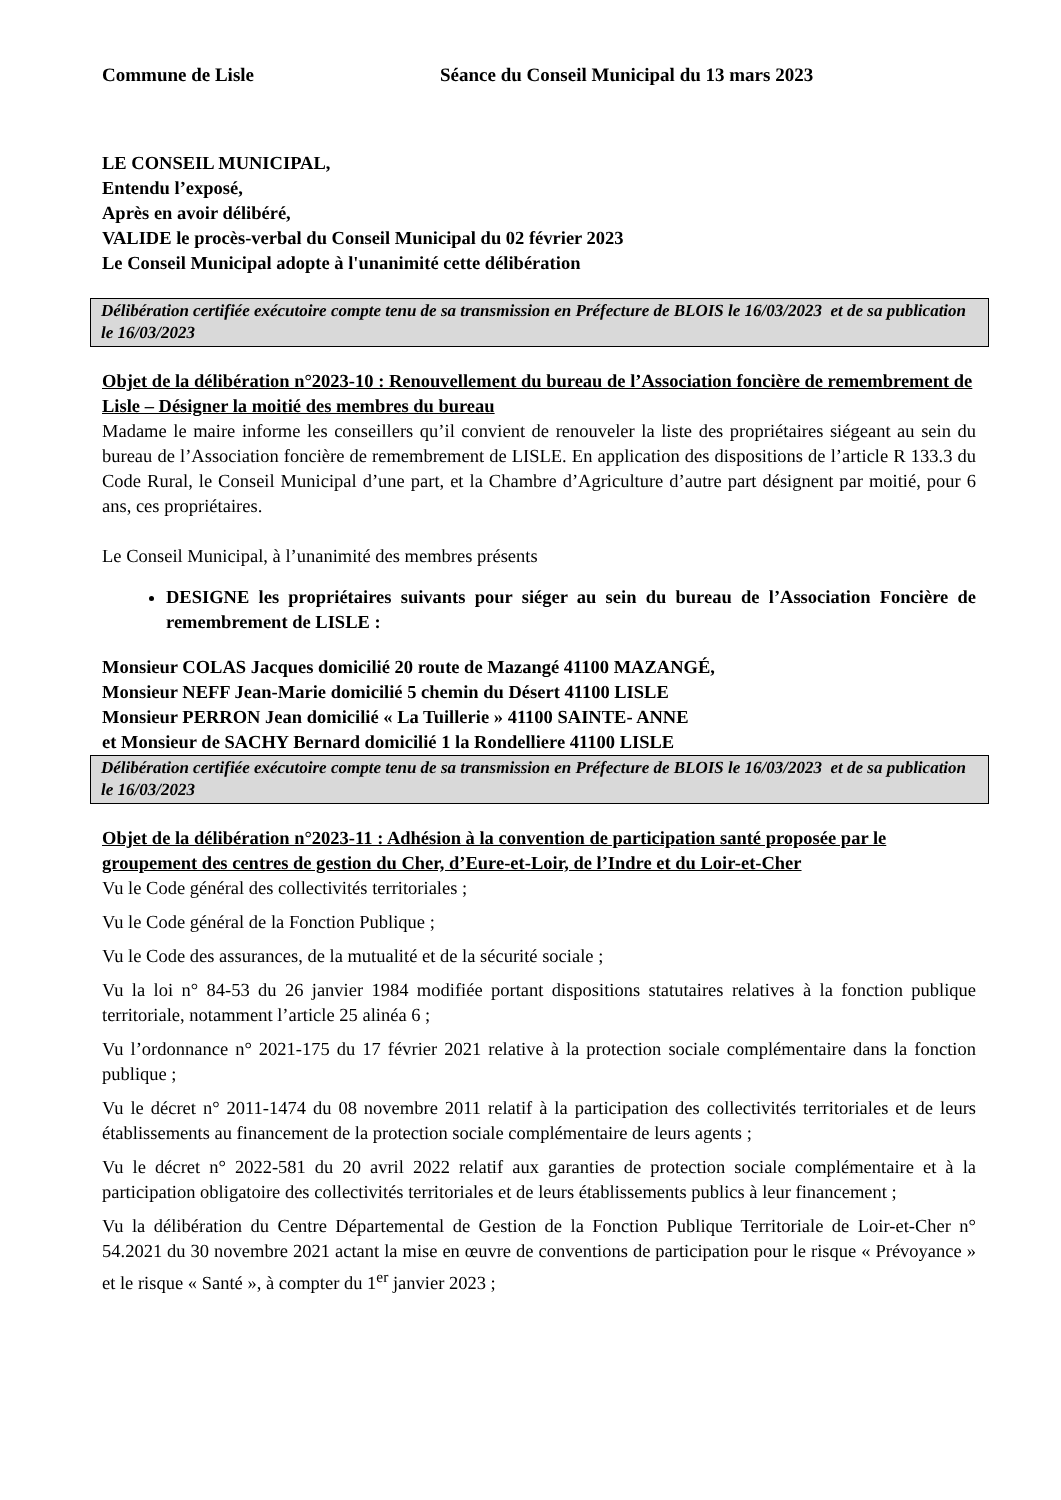Commune de Lisle Séance du Conseil Municipal du 13 mars 2023
LE CONSEIL MUNICIPAL,
Entendu l’exposé,
Après en avoir délibéré,
VALIDE le procès-verbal du Conseil Municipal du 02 février 2023
Le Conseil Municipal adopte à l'unanimité cette délibération
Délibération certifiée exécutoire compte tenu de sa transmission en Préfecture de BLOIS le 16/03/2023 et de sa publication le 16/03/2023
Objet de la délibération n°2023-10 : Renouvellement du bureau de l’Association foncière de remembrement de Lisle – Désigner la moitié des membres du bureau
Madame le maire informe les conseillers qu’il convient de renouveler la liste des propriétaires siégeant au sein du bureau de l’Association foncière de remembrement de LISLE. En application des dispositions de l’article R 133.3 du Code Rural, le Conseil Municipal d’une part, et la Chambre d’Agriculture d’autre part désignent par moitié, pour 6 ans, ces propriétaires.
Le Conseil Municipal, à l’unanimité des membres présents
DESIGNE les propriétaires suivants pour siéger au sein du bureau de l’Association Foncière de remembrement de LISLE :
Monsieur COLAS Jacques domicilié 20 route de Mazangé 41100 MAZANGÉ,
Monsieur NEFF Jean-Marie domicilié 5 chemin du Désert 41100 LISLE
Monsieur PERRON Jean domicilié « La Tuillerie » 41100 SAINTE- ANNE
et Monsieur de SACHY Bernard domicilié 1 la Rondelliere 41100 LISLE
Délibération certifiée exécutoire compte tenu de sa transmission en Préfecture de BLOIS le 16/03/2023 et de sa publication le 16/03/2023
Objet de la délibération n°2023-11 : Adhésion à la convention de participation santé proposée par le groupement des centres de gestion du Cher, d’Eure-et-Loir, de l’Indre et du Loir-et-Cher
Vu le Code général des collectivités territoriales ;
Vu le Code général de la Fonction Publique ;
Vu le Code des assurances, de la mutualité et de la sécurité sociale ;
Vu la loi n° 84-53 du 26 janvier 1984 modifiée portant dispositions statutaires relatives à la fonction publique territoriale, notamment l’article 25 alinéa 6 ;
Vu l’ordonnance n° 2021-175 du 17 février 2021 relative à la protection sociale complémentaire dans la fonction publique ;
Vu le décret n° 2011-1474 du 08 novembre 2011 relatif à la participation des collectivités territoriales et de leurs établissements au financement de la protection sociale complémentaire de leurs agents ;
Vu le décret n° 2022-581 du 20 avril 2022 relatif aux garanties de protection sociale complémentaire et à la participation obligatoire des collectivités territoriales et de leurs établissements publics à leur financement ;
Vu la délibération du Centre Départemental de Gestion de la Fonction Publique Territoriale de Loir-et-Cher n° 54.2021 du 30 novembre 2021 actant la mise en œuvre de conventions de participation pour le risque « Prévoyance » et le risque « Santé », à compter du 1<sup>er</sup> janvier 2023 ;